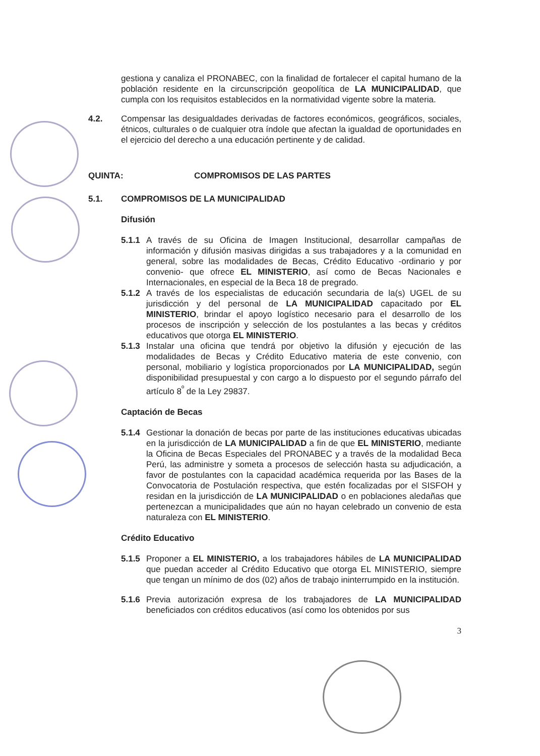gestiona y canaliza el PRONABEC, con la finalidad de fortalecer el capital humano de la población residente en la circunscripción geopolítica de LA MUNICIPALIDAD, que cumpla con los requisitos establecidos en la normatividad vigente sobre la materia.
4.2. Compensar las desigualdades derivadas de factores económicos, geográficos, sociales, étnicos, culturales o de cualquier otra índole que afectan la igualdad de oportunidades en el ejercicio del derecho a una educación pertinente y de calidad.
QUINTA: COMPROMISOS DE LAS PARTES
5.1. COMPROMISOS DE LA MUNICIPALIDAD
Difusión
5.1.1
A través de su Oficina de Imagen Institucional, desarrollar campañas de información y difusión masivas dirigidas a sus trabajadores y a la comunidad en general, sobre las modalidades de Becas, Crédito Educativo -ordinario y por convenio- que ofrece EL MINISTERIO, así como de Becas Nacionales e Internacionales, en especial de la Beca 18 de pregrado.
5.1.2
A través de los especialistas de educación secundaria de la(s) UGEL de su jurisdicción y del personal de LA MUNICIPALIDAD capacitado por EL MINISTERIO, brindar el apoyo logístico necesario para el desarrollo de los procesos de inscripción y selección de los postulantes a las becas y créditos educativos que otorga EL MINISTERIO.
5.1.3
Instalar una oficina que tendrá por objetivo la difusión y ejecución de las modalidades de Becas y Crédito Educativo materia de este convenio, con personal, mobiliario y logística proporcionados por LA MUNICIPALIDAD, según disponibilidad presupuestal y con cargo a lo dispuesto por el segundo párrafo del artículo 8<sup>º</sup> de la Ley 29837.
Captación de Becas
5.1.4
Gestionar la donación de becas por parte de las instituciones educativas ubicadas en la jurisdicción de LA MUNICIPALIDAD a fin de que EL MINISTERIO, mediante la Oficina de Becas Especiales del PRONABEC y a través de la modalidad Beca Perú, las administre y someta a procesos de selección hasta su adjudicación, a favor de postulantes con la capacidad académica requerida por las Bases de la Convocatoria de Postulación respectiva, que estén focalizadas por el SISFOH y residan en la jurisdicción de LA MUNICIPALIDAD o en poblaciones aledañas que pertenezcan a municipalidades que aún no hayan celebrado un convenio de esta naturaleza con EL MINISTERIO.
Crédito Educativo
5.1.5
Proponer a EL MINISTERIO, a los trabajadores hábiles de LA MUNICIPALIDAD que puedan acceder al Crédito Educativo que otorga EL MINISTERIO, siempre que tengan un mínimo de dos (02) años de trabajo ininterrumpido en la institución.
5.1.6
Previa autorización expresa de los trabajadores de LA MUNICIPALIDAD beneficiados con créditos educativos (así como los obtenidos por sus
3